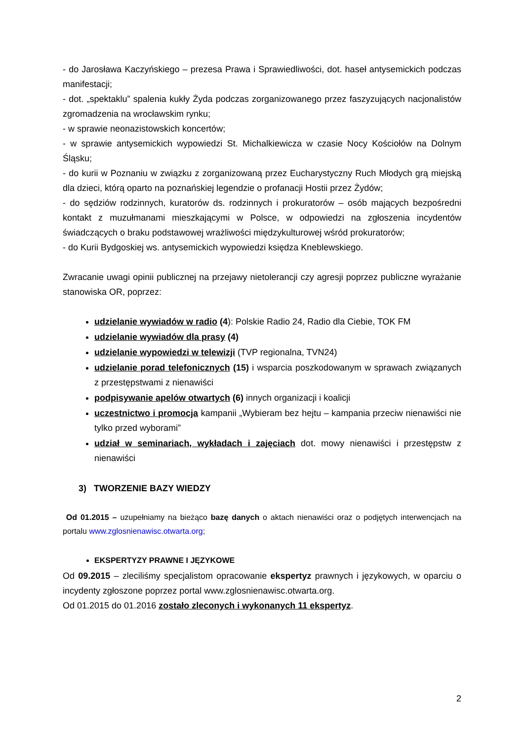- do Jarosława Kaczyńskiego – prezesa Prawa i Sprawiedliwości, dot. haseł antysemickich podczas manifestacji;
- dot. „spektaklu” spalenia kukły Żyda podczas zorganizowanego przez faszyzujących nacjonalistów zgromadzenia na wrocławskim rynku;
- w sprawie neonazistowskich koncertów;
- w sprawie antysemickich wypowiedzi St. Michalkiewicza w czasie Nocy Kościołów na Dolnym Śląsku;
- do kurii w Poznaniu w związku z zorganizowaną przez Eucharystyczny Ruch Młodych grą miejską dla dzieci, którą oparto na poznańskiej legendzie o profanacji Hostii przez Żydów;
- do sędziów rodzinnych, kuratorów ds. rodzinnych i prokuratorów – osób mających bezpośredni kontakt z muzułmanami mieszkającymi w Polsce, w odpowiedzi na zgłoszenia incydentów świadczących o braku podstawowej wrażliwości międzykulturowej wśród prokuratorów;
- do Kurii Bydgoskiej ws. antysemickich wypowiedzi księdza Kneblewskiego.
Zwracanie uwagi opinii publicznej na przejawy nietolerancji czy agresji poprzez publiczne wyrażanie stanowiska OR, poprzez:
udzielanie wywiadów w radio (4): Polskie Radio 24, Radio dla Ciebie, TOK FM
udzielanie wywiadów dla prasy (4)
udzielanie wypowiedzi w telewizji (TVP regionalna, TVN24)
udzielanie porad telefonicznych (15) i wsparcia poszkodowanym w sprawach związanych z przestępstwami z nienawiści
podpisywanie apelów otwartych (6) innych organizacji i koalicji
uczestnictwo i promocja kampanii „Wybieram bez hejtu – kampania przeciw nienawiści nie tylko przed wyborami”
udział w seminariach, wykładach i zajęciach dot. mowy nienawiści i przestępstw z nienawiści
3) TWORZENIE BAZY WIEDZY
Od 01.2015 – uzupełniamy na bieżąco bazę danych o aktach nienawiści oraz o podjętych interwencjach na portalu www.zglosnienawisc.otwarta.org;
EKSPERTYZY PRAWNE I JĘZYKOWE
Od 09.2015 – zleciliśmy specjalistom opracowanie ekspertyz prawnych i językowych, w oparciu o incydenty zgłoszone poprzez portal www.zglosnienawisc.otwarta.org.
Od 01.2015 do 01.2016 zostało zleconych i wykonanych 11 ekspertyz.
2